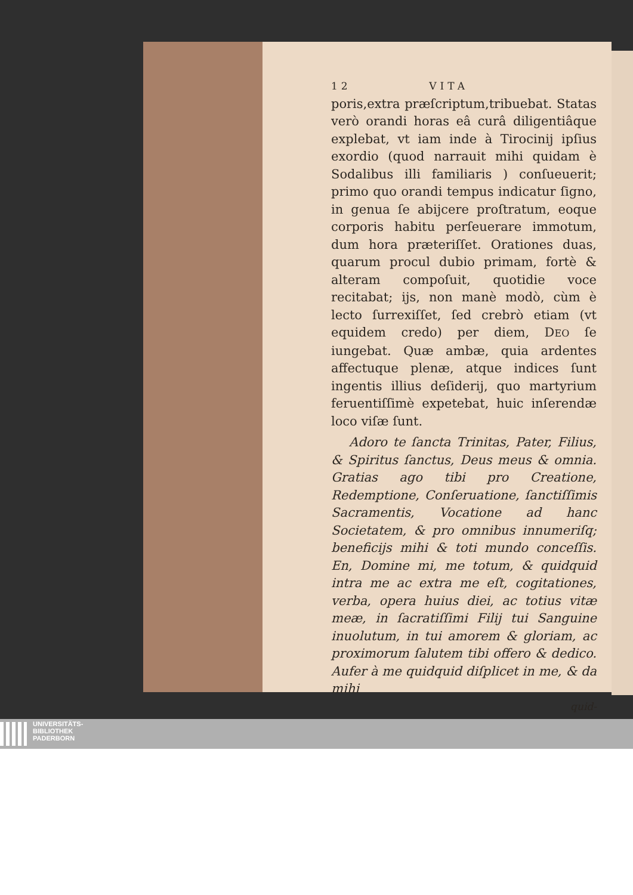12 VITA
poris,extra præſcriptum,tribuebat. Statas verò orandi horas eâ curâ diligentiâque explebat, vt iam inde à Tirocinij ipſius exordio (quod narrauit mihi quidam è Sodalibus illi familiaris ) conſueuerit; primo quo orandi tempus indicatur ſigno, in genua ſe abijcere proſtratum, eoque corporis habitu perſeuerare immotum, dum hora præteriſſet. Orationes duas, quarum procul dubio primam, fortè & alteram compoſuit, quotidie voce recitabat; ijs, non manè modò, cùm è lecto ſurrexiſſet, ſed crebrò etiam (vt equidem credo) per diem, DEO ſe iungebat. Quæ ambæ, quia ardentes affectuque plenæ, atque indices ſunt ingentis illius deſiderij, quo martyrium feruentiſſimè expetebat, huic inſerendæ loco viſæ ſunt.
Adoro te ſancta Trinitas, Pater, Filius, & Spiritus ſanctus, Deus meus & omnia. Gratias ago tibi pro Creatione, Redemptione, Conſeruatione, ſanctiſſimis Sacramentis, Vocatione ad hanc Societatem, & pro omnibus innumeriſq; beneficijs mihi & toti mundo conceſſis. En, Domine mi, me totum, & quidquid intra me ac extra me eſt, cogitationes, verba, opera huius diei, ac totius vitæ meæ, in ſacratiſſimi Filij tui Sanguine inuolutum, in tui amorem & gloriam, ac proximorum ſalutem tibi offero & dedico. Aufer à me quidquid diſplicet in me, & da mihi
quid-
UNIVERSITÄTS-
BIBLIOTHEK
PADERBORN